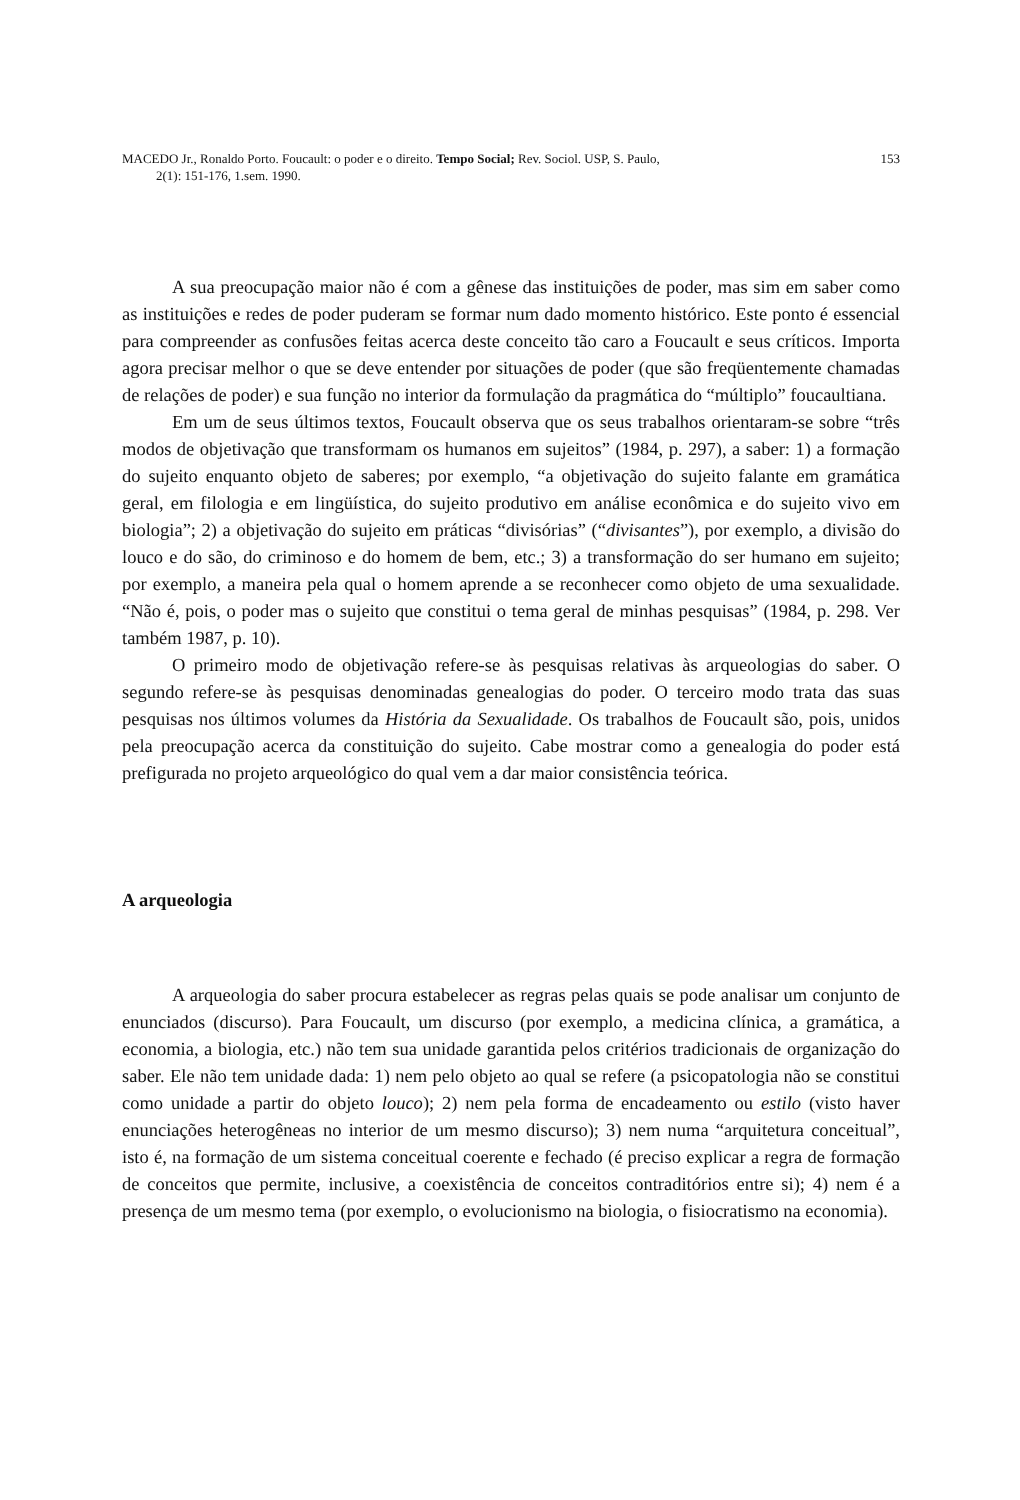MACEDO Jr., Ronaldo Porto. Foucault: o poder e o direito. Tempo Social; Rev. Sociol. USP, S. Paulo,
2(1): 151-176, 1.sem. 1990.
153
A sua preocupação maior não é com a gênese das instituições de poder, mas sim em saber como as instituições e redes de poder puderam se formar num dado momento histórico. Este ponto é essencial para compreender as confusões feitas acerca deste conceito tão caro a Foucault e seus críticos. Importa agora precisar melhor o que se deve entender por situações de poder (que são freqüentemente chamadas de relações de poder) e sua função no interior da formulação da pragmática do “múltiplo” foucaultiana.
Em um de seus últimos textos, Foucault observa que os seus trabalhos orientaram-se sobre “três modos de objetivação que transformam os humanos em sujeitos” (1984, p. 297), a saber: 1) a formação do sujeito enquanto objeto de saberes; por exemplo, “a objetivação do sujeito falante em gramática geral, em filologia e em lingüística, do sujeito produtivo em análise econômica e do sujeito vivo em biologia”; 2) a objetivação do sujeito em práticas “divisórias” (“divisantes”), por exemplo, a divisão do louco e do são, do criminoso e do homem de bem, etc.; 3) a transformação do ser humano em sujeito; por exemplo, a maneira pela qual o homem aprende a se reconhecer como objeto de uma sexualidade. “Não é, pois, o poder mas o sujeito que constitui o tema geral de minhas pesquisas” (1984, p. 298. Ver também 1987, p. 10).
O primeiro modo de objetivação refere-se às pesquisas relativas às arqueologias do saber. O segundo refere-se às pesquisas denominadas genealogias do poder. O terceiro modo trata das suas pesquisas nos últimos volumes da História da Sexualidade. Os trabalhos de Foucault são, pois, unidos pela preocupação acerca da constituição do sujeito. Cabe mostrar como a genealogia do poder está prefigurada no projeto arqueológico do qual vem a dar maior consistência teórica.
A arqueologia
A arqueologia do saber procura estabelecer as regras pelas quais se pode analisar um conjunto de enunciados (discurso). Para Foucault, um discurso (por exemplo, a medicina clínica, a gramática, a economia, a biologia, etc.) não tem sua unidade garantida pelos critérios tradicionais de organização do saber. Ele não tem unidade dada: 1) nem pelo objeto ao qual se refere (a psicopatologia não se constitui como unidade a partir do objeto louco); 2) nem pela forma de encadeamento ou estilo (visto haver enunciações heterogêneas no interior de um mesmo discurso); 3) nem numa “arquitetura conceitual”, isto é, na formação de um sistema conceitual coerente e fechado (é preciso explicar a regra de formação de conceitos que permite, inclusive, a coexistência de conceitos contraditórios entre si); 4) nem é a presença de um mesmo tema (por exemplo, o evolucionismo na biologia, o fisiocratismo na economia).